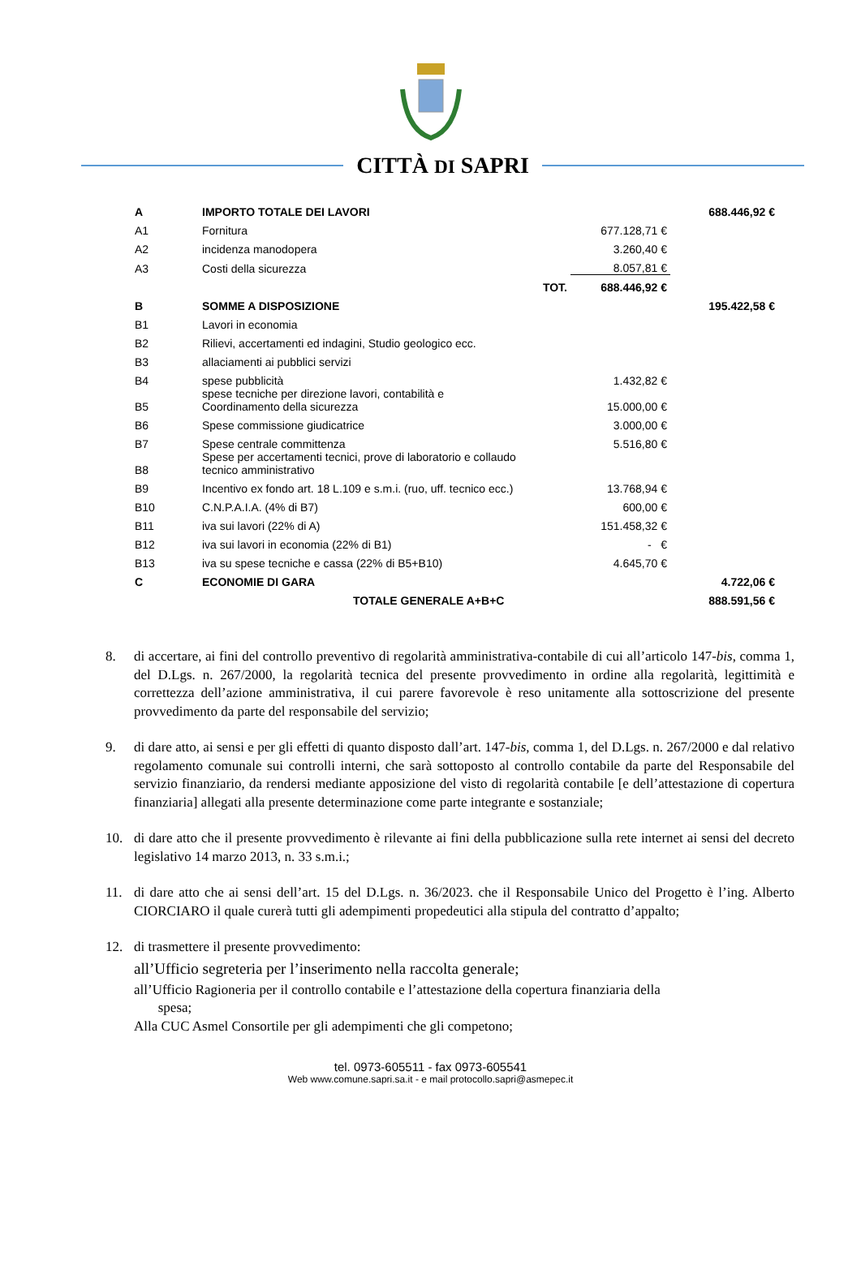CITTÀ DI SAPRI
| A | IMPORTO TOTALE DEI LAVORI | | 688.446,92 € |
| A1 | Fornitura | 677.128,71 € | |
| A2 | incidenza manodopera | 3.260,40 € | |
| A3 | Costi della sicurezza | 8.057,81 € | |
| | TOT. | 688.446,92 € | |
| B | SOMME A DISPOSIZIONE | | 195.422,58 € |
| B1 | Lavori in economia | | |
| B2 | Rilievi, accertamenti ed indagini, Studio geologico ecc. | | |
| B3 | allaciamenti ai pubblici servizi | | |
| B4 | spese pubblicità | 1.432,82 € | |
| B5 | spese tecniche per direzione lavori, contabilità e Coordinamento della sicurezza | 15.000,00 € | |
| B6 | Spese commissione giudicatrice | 3.000,00 € | |
| B7 | Spese centrale committenza | 5.516,80 € | |
| B8 | Spese per accertamenti tecnici, prove di laboratorio e collaudo tecnico amministrativo | | |
| B9 | Incentivo ex fondo art. 18 L.109 e s.m.i. (ruo, uff. tecnico ecc.) | 13.768,94 € | |
| B10 | C.N.P.A.I.A. (4% di B7) | 600,00 € | |
| B11 | iva sui lavori (22% di A) | 151.458,32 € | |
| B12 | iva sui lavori in economia (22% di B1) | - € | |
| B13 | iva su spese tecniche e cassa (22% di B5+B10) | 4.645,70 € | |
| C | ECONOMIE DI GARA | | 4.722,06 € |
| | TOTALE GENERALE A+B+C | | 888.591,56 € |
8. di accertare, ai fini del controllo preventivo di regolarità amministrativa-contabile di cui all’articolo 147-bis, comma 1, del D.Lgs. n. 267/2000, la regolarità tecnica del presente provvedimento in ordine alla regolarità, legittimità e correttezza dell’azione amministrativa, il cui parere favorevole è reso unitamente alla sottoscrizione del presente provvedimento da parte del responsabile del servizio;
9. di dare atto, ai sensi e per gli effetti di quanto disposto dall’art. 147-bis, comma 1, del D.Lgs. n. 267/2000 e dal relativo regolamento comunale sui controlli interni, che sarà sottoposto al controllo contabile da parte del Responsabile del servizio finanziario, da rendersi mediante apposizione del visto di regolarità contabile [e dell’attestazione di copertura finanziaria] allegati alla presente determinazione come parte integrante e sostanziale;
10. di dare atto che il presente provvedimento è rilevante ai fini della pubblicazione sulla rete internet ai sensi del decreto legislativo 14 marzo 2013, n. 33 s.m.i.;
11. di dare atto che ai sensi dell’art. 15 del D.Lgs. n. 36/2023. che il Responsabile Unico del Progetto è l’ing. Alberto CIORCIARO il quale curerà tutti gli adempimenti propedeutici alla stipula del contratto d’appalto;
12. di trasmettere il presente provvedimento:
all’Ufficio segreteria per l’inserimento nella raccolta generale;
all’Ufficio Ragioneria per il controllo contabile e l’attestazione della copertura finanziaria della
spesa;
Alla CUC Asmel Consortile per gli adempimenti che gli competono;
tel. 0973-605511 - fax 0973-605541
Web www.comune.sapri.sa.it - e mail protocollo.sapri@asmepec.it